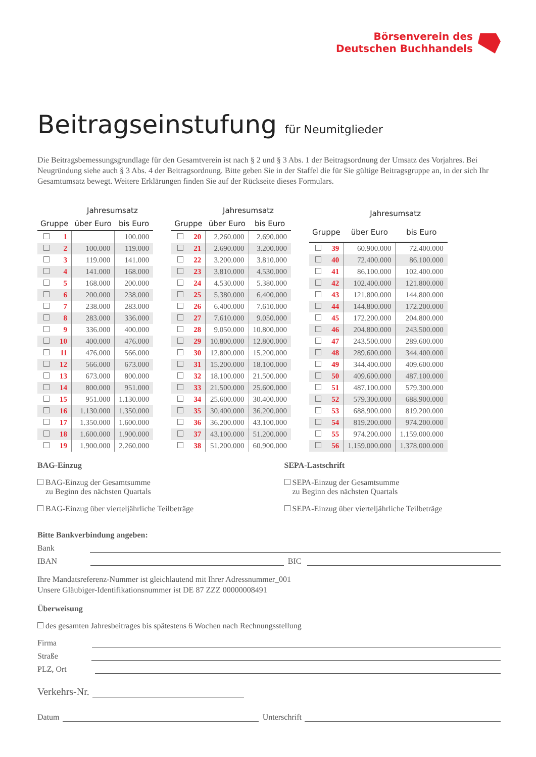Börsenverein des
Deutschen Buchhandels
Beitragseinstufung für Neumitglieder
Die Beitragsbemessungsgrundlage für den Gesamtverein ist nach § 2 und § 3 Abs. 1 der Beitragsordnung der Umsatz des Vorjahres. Bei Neugründung siehe auch § 3 Abs. 4 der Beitragsordnung. Bitte geben Sie in der Staffel die für Sie gültige Beitragsgruppe an, in der sich Ihr Gesamtumsatz bewegt. Weitere Erklärungen finden Sie auf der Rückseite dieses Formulars.
| | | Jahresumsatz | |
| --- | --- | --- | --- |
| Gruppe | | über Euro | bis Euro |
| | 1 | | 100.000 |
| | 2 | 100.000 | 119.000 |
| | 3 | 119.000 | 141.000 |
| | 4 | 141.000 | 168.000 |
| | 5 | 168.000 | 200.000 |
| | 6 | 200.000 | 238.000 |
| | 7 | 238.000 | 283.000 |
| | 8 | 283.000 | 336.000 |
| | 9 | 336.000 | 400.000 |
| | 10 | 400.000 | 476.000 |
| | 11 | 476.000 | 566.000 |
| | 12 | 566.000 | 673.000 |
| | 13 | 673.000 | 800.000 |
| | 14 | 800.000 | 951.000 |
| | 15 | 951.000 | 1.130.000 |
| | 16 | 1.130.000 | 1.350.000 |
| | 17 | 1.350.000 | 1.600.000 |
| | 18 | 1.600.000 | 1.900.000 |
| | 19 | 1.900.000 | 2.260.000 |
| | | Jahresumsatz | |
| --- | --- | --- | --- |
| Gruppe | | über Euro | bis Euro |
| | 20 | 2.260.000 | 2.690.000 |
| | 21 | 2.690.000 | 3.200.000 |
| | 22 | 3.200.000 | 3.810.000 |
| | 23 | 3.810.000 | 4.530.000 |
| | 24 | 4.530.000 | 5.380.000 |
| | 25 | 5.380.000 | 6.400.000 |
| | 26 | 6.400.000 | 7.610.000 |
| | 27 | 7.610.000 | 9.050.000 |
| | 28 | 9.050.000 | 10.800.000 |
| | 29 | 10.800.000 | 12.800.000 |
| | 30 | 12.800.000 | 15.200.000 |
| | 31 | 15.200.000 | 18.100.000 |
| | 32 | 18.100.000 | 21.500.000 |
| | 33 | 21.500.000 | 25.600.000 |
| | 34 | 25.600.000 | 30.400.000 |
| | 35 | 30.400.000 | 36.200.000 |
| | 36 | 36.200.000 | 43.100.000 |
| | 37 | 43.100.000 | 51.200.000 |
| | 38 | 51.200.000 | 60.900.000 |
| | | Jahresumsatz | |
| --- | --- | --- | --- |
| Gruppe | | über Euro | bis Euro |
| | 39 | 60.900.000 | 72.400.000 |
| | 40 | 72.400.000 | 86.100.000 |
| | 41 | 86.100.000 | 102.400.000 |
| | 42 | 102.400.000 | 121.800.000 |
| | 43 | 121.800.000 | 144.800.000 |
| | 44 | 144.800.000 | 172.200.000 |
| | 45 | 172.200.000 | 204.800.000 |
| | 46 | 204.800.000 | 243.500.000 |
| | 47 | 243.500.000 | 289.600.000 |
| | 48 | 289.600.000 | 344.400.000 |
| | 49 | 344.400.000 | 409.600.000 |
| | 50 | 409.600.000 | 487.100.000 |
| | 51 | 487.100.000 | 579.300.000 |
| | 52 | 579.300.000 | 688.900.000 |
| | 53 | 688.900.000 | 819.200.000 |
| | 54 | 819.200.000 | 974.200.000 |
| | 55 | 974.200.000 | 1.159.000.000 |
| | 56 | 1.159.000.000 | 1.378.000.000 |
BAG-Einzug
BAG-Einzug der Gesamtsumme
zu Beginn des nächsten Quartals
BAG-Einzug über vierteljährliche Teilbeträge
SEPA-Lastschrift
SEPA-Einzug der Gesamtsumme
zu Beginn des nächsten Quartals
SEPA-Einzug über vierteljährliche Teilbeträge
Bitte Bankverbindung angeben:
Bank
IBAN BIC
Ihre Mandatsreferenz-Nummer ist gleichlautend mit Ihrer Adressnummer_001
Unsere Gläubiger-Identifikationsnummer ist DE 87 ZZZ 00000008491
Überweisung
des gesamten Jahresbeitrages bis spätestens 6 Wochen nach Rechnungsstellung
Firma
Straße
PLZ, Ort
Verkehrs-Nr.
Datum Unterschrift